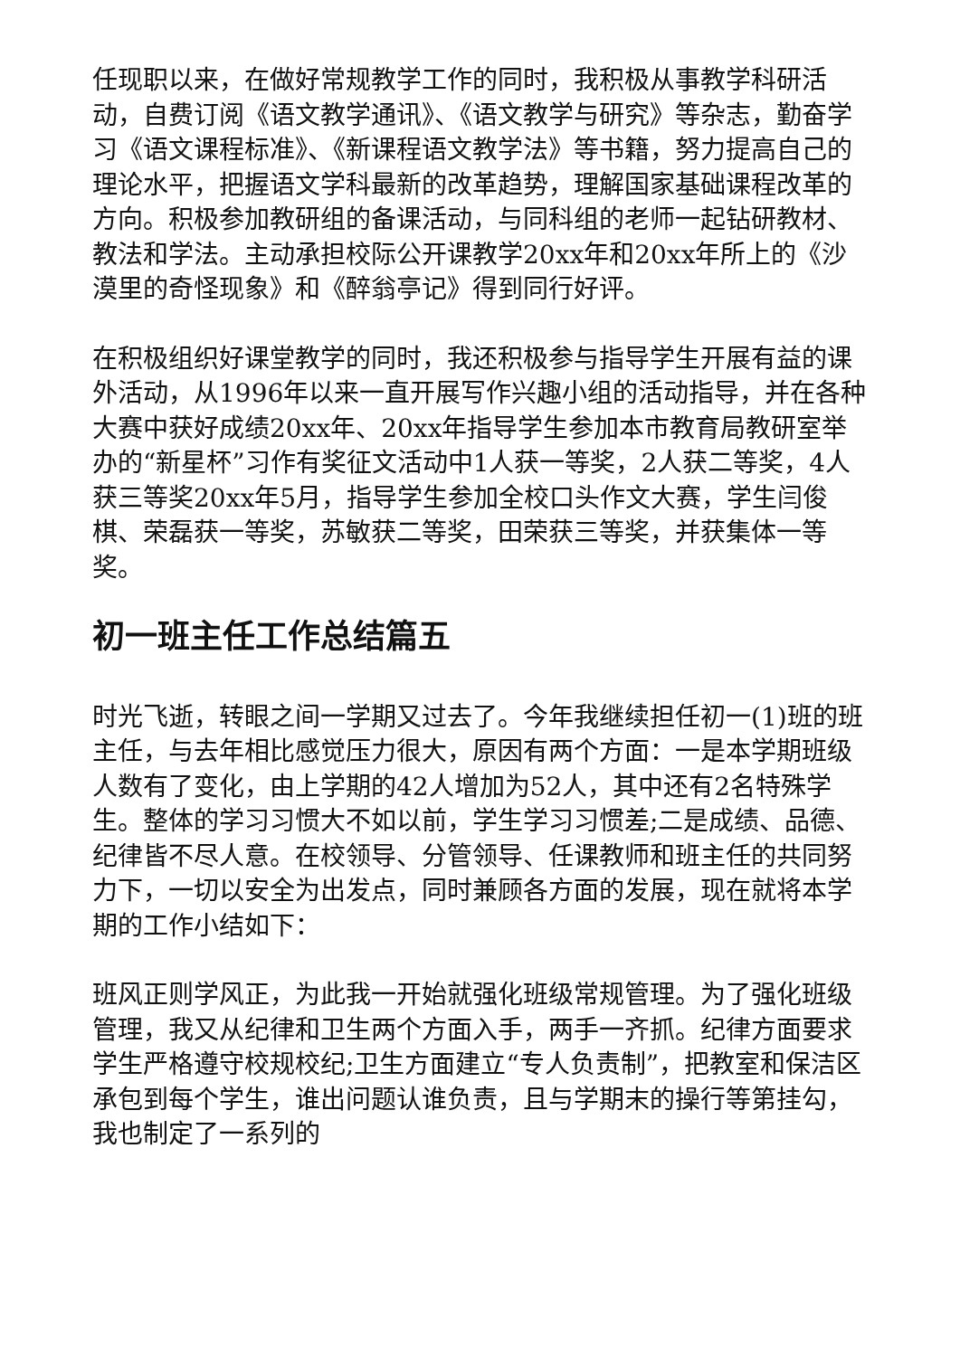任现职以来，在做好常规教学工作的同时，我积极从事教学科研活动，自费订阅《语文教学通讯》、《语文教学与研究》等杂志，勤奋学习《语文课程标准》、《新课程语文教学法》等书籍，努力提高自己的理论水平，把握语文学科最新的改革趋势，理解国家基础课程改革的方向。积极参加教研组的备课活动，与同科组的老师一起钻研教材、教法和学法。主动承担校际公开课教学20xx年和20xx年所上的《沙漠里的奇怪现象》和《醉翁亭记》得到同行好评。
在积极组织好课堂教学的同时，我还积极参与指导学生开展有益的课外活动，从1996年以来一直开展写作兴趣小组的活动指导，并在各种大赛中获好成绩20xx年、20xx年指导学生参加本市教育局教研室举办的“新星杯”习作有奖征文活动中1人获一等奖，2人获二等奖，4人获三等奖20xx年5月，指导学生参加全校口头作文大赛，学生闫俊棋、荣磊获一等奖，苏敏获二等奖，田荣获三等奖，并获集体一等奖。
初一班主任工作总结篇五
时光飞逝，转眼之间一学期又过去了。今年我继续担任初一(1)班的班主任，与去年相比感觉压力很大，原因有两个方面：一是本学期班级人数有了变化，由上学期的42人增加为52人，其中还有2名特殊学生。整体的学习习惯大不如以前，学生学习习惯差;二是成绩、品德、纪律皆不尽人意。在校领导、分管领导、任课教师和班主任的共同努力下，一切以安全为出发点，同时兼顾各方面的发展，现在就将本学期的工作小结如下：
班风正则学风正，为此我一开始就强化班级常规管理。为了强化班级管理，我又从纪律和卫生两个方面入手，两手一齐抓。纪律方面要求学生严格遵守校规校纪;卫生方面建立“专人负责制”，把教室和保洁区承包到每个学生，谁出问题认谁负责，且与学期末的操行等第挂勾，我也制定了一系列的